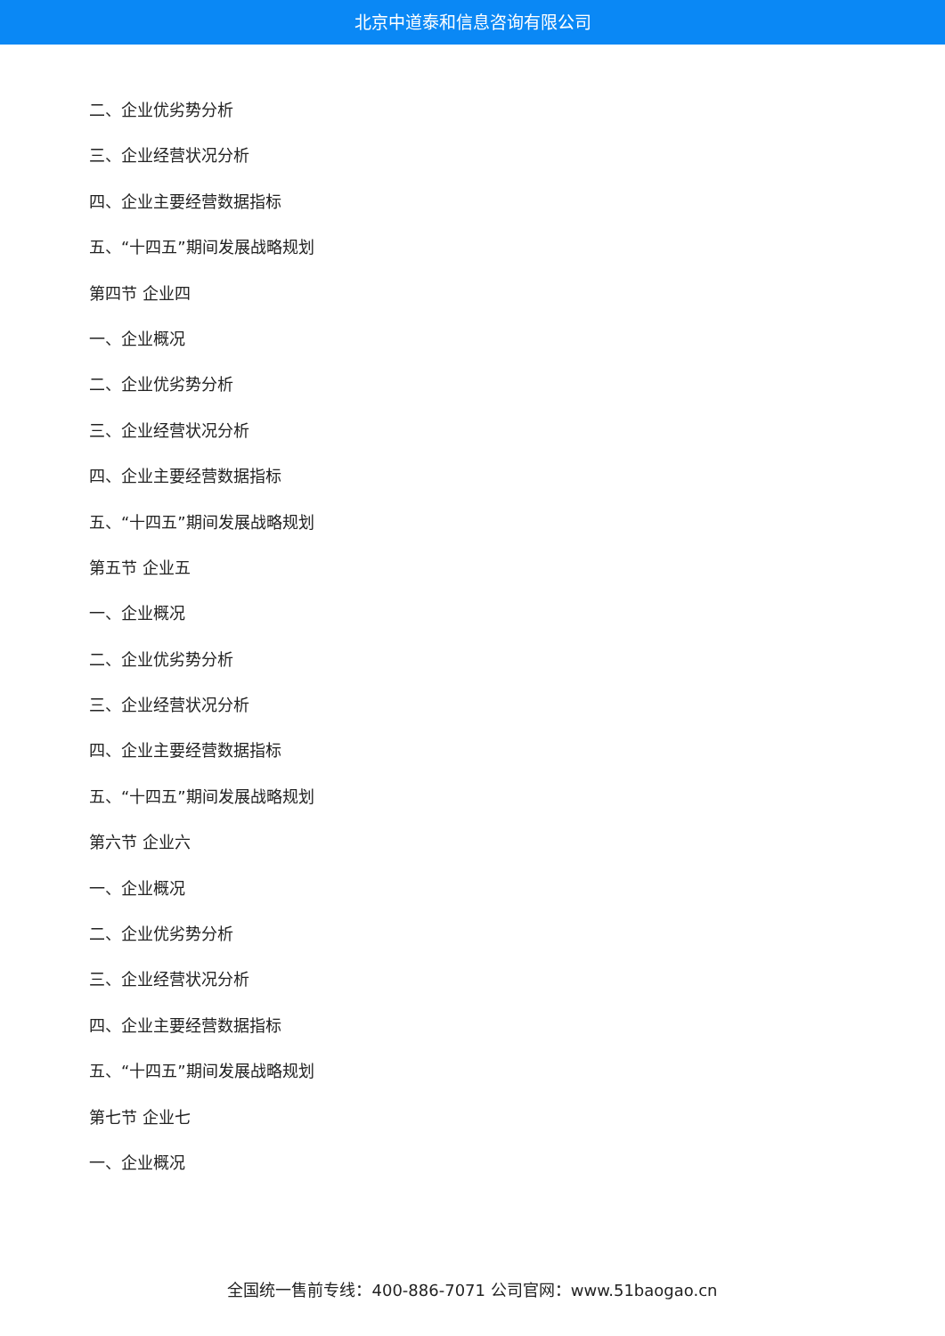北京中道泰和信息咨询有限公司
二、企业优劣势分析
三、企业经营状况分析
四、企业主要经营数据指标
五、“十四五”期间发展战略规划
第四节 企业四
一、企业概况
二、企业优劣势分析
三、企业经营状况分析
四、企业主要经营数据指标
五、“十四五”期间发展战略规划
第五节 企业五
一、企业概况
二、企业优劣势分析
三、企业经营状况分析
四、企业主要经营数据指标
五、“十四五”期间发展战略规划
第六节 企业六
一、企业概况
二、企业优劣势分析
三、企业经营状况分析
四、企业主要经营数据指标
五、“十四五”期间发展战略规划
第七节 企业七
一、企业概况
全国统一售前专线：400-886-7071 公司官网：www.51baogao.cn